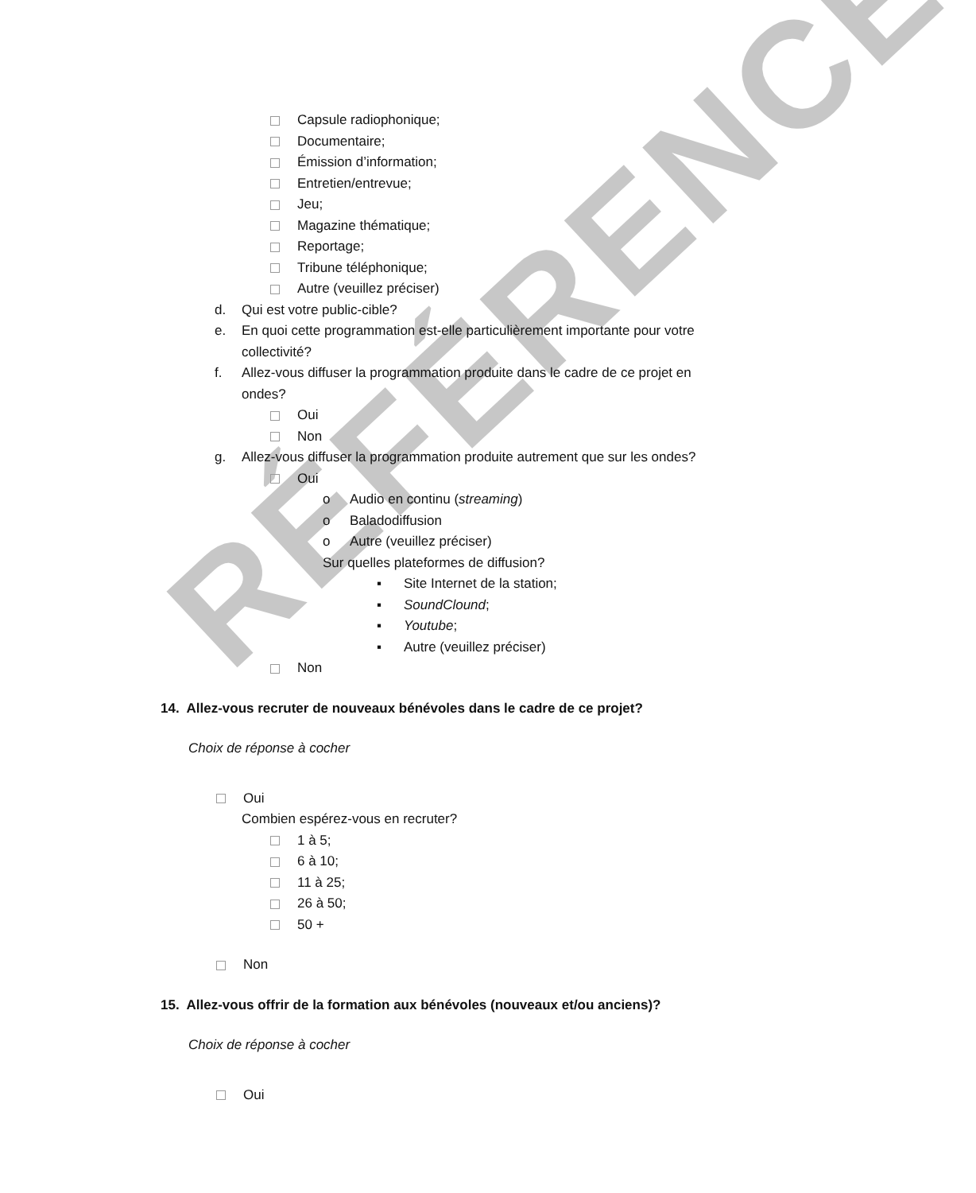RÉFÉRENCE
Capsule radiophonique;
Documentaire;
Émission d’information;
Entretien/entrevue;
Jeu;
Magazine thématique;
Reportage;
Tribune téléphonique;
Autre (veuillez préciser)
d. Qui est votre public-cible?
e. En quoi cette programmation est-elle particulièrement importante pour votre
collectivité?
f. Allez-vous diffuser la programmation produite dans le cadre de ce projet en
ondes?
Oui
Non
g. Allez-vous diffuser la programmation produite autrement que sur les ondes?
Oui
o Audio en continu (streaming)
o Baladodiffusion
o Autre (veuillez préciser)
Sur quelles plateformes de diffusion?
▪ Site Internet de la station;
▪ SoundClound;
▪ Youtube;
▪ Autre (veuillez préciser)
Non
14. Allez-vous recruter de nouveaux bénévoles dans le cadre de ce projet?
Choix de réponse à cocher
Oui
Combien espérez-vous en recruter?
1 à 5;
6 à 10;
11 à 25;
26 à 50;
50 +
Non
15. Allez-vous offrir de la formation aux bénévoles (nouveaux et/ou anciens)?
Choix de réponse à cocher
Oui